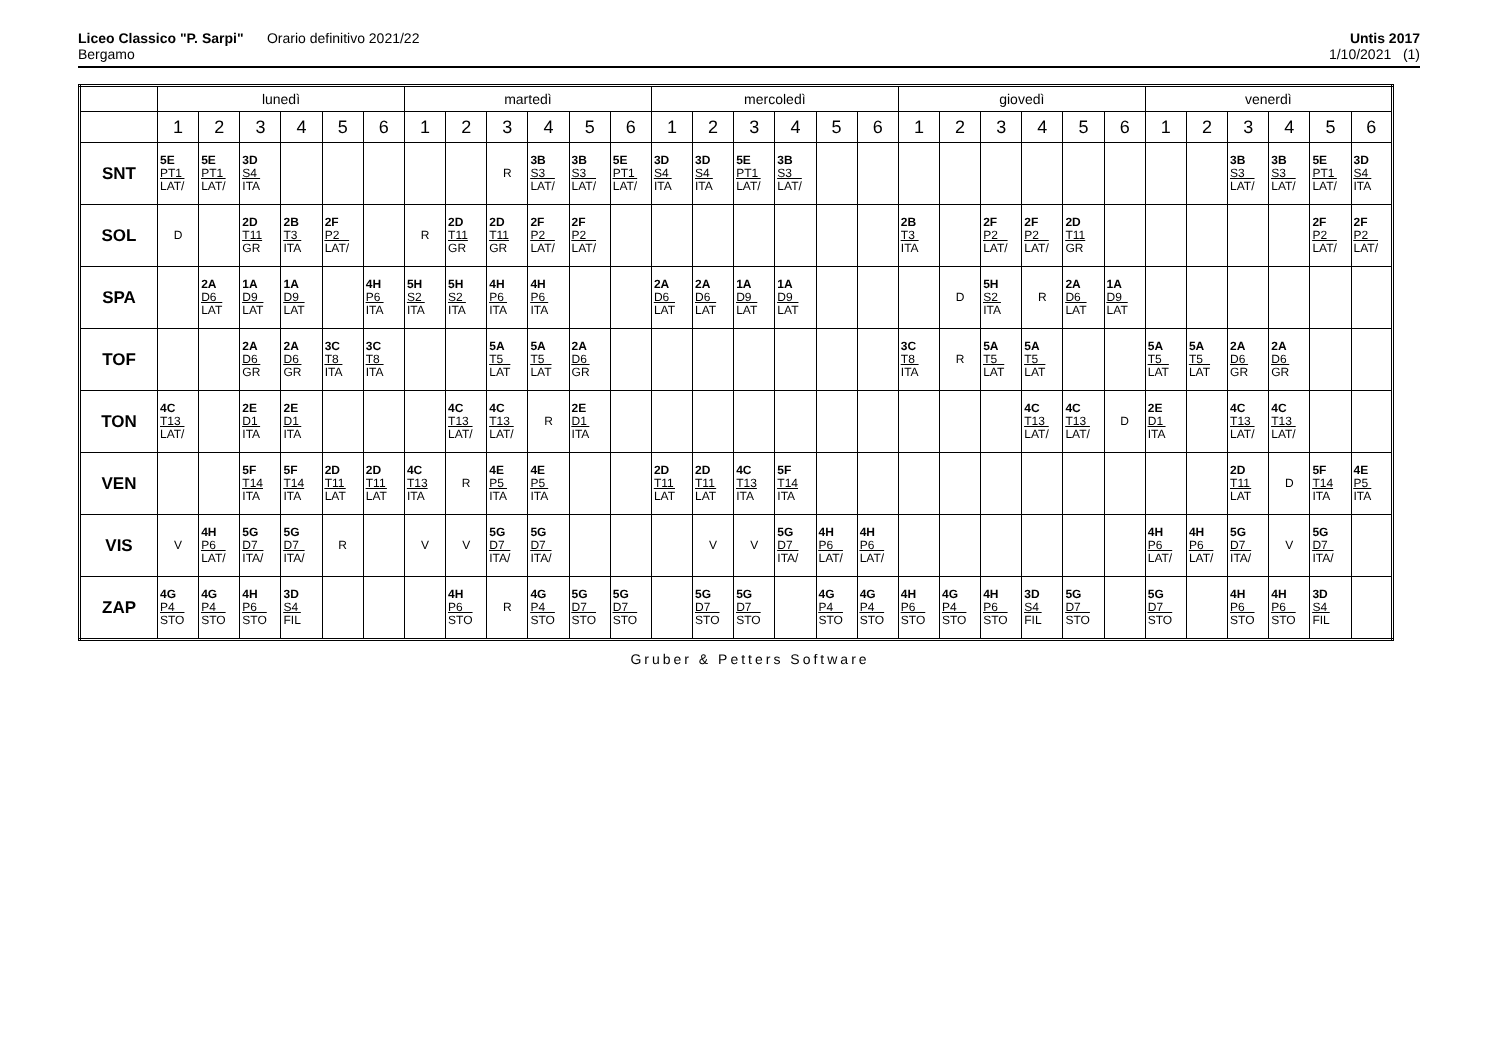Liceo Classico "P. Sarpi" Orario definitivo 2021/22
Bergamo
Untis 2017
1/10/2021 (1)
| | lunedì | | | | | | martedì | | | | | | mercoledì | | | | | | giovedì | | | | | | venerdì | | | | | |
| --- | --- | --- | --- | --- | --- | --- | --- | --- | --- | --- | --- | --- | --- | --- | --- | --- | --- | --- | --- | --- | --- | --- | --- | --- | --- | --- | --- | --- | --- | --- |
| | 1 | 2 | 3 | 4 | 5 | 6 | 1 | 2 | 3 | 4 | 5 | 6 | 1 | 2 | 3 | 4 | 5 | 6 | 1 | 2 | 3 | 4 | 5 | 6 | 1 | 2 | 3 | 4 | 5 | 6 |
| SNT | 5E PT1 LAT/ | 5E PT1 LAT/ | 3D S4 ITA | | | | | | R | 3B S3 LAT/ | 3B S3 LAT/ | 5E PT1 LAT/ | 3D S4 ITA | 3D S4 ITA | 5E PT1 LAT/ | 3B S3 LAT/ | | | | | | | | | | | 3B S3 LAT/ | 3B S3 LAT/ | 5E PT1 LAT/ | 3D S4 ITA |
| SOL | D | | 2D T11 GR | 2B T3 ITA | 2F P2 LAT/ | | R | 2D T11 GR | 2D T11 GR | 2F P2 LAT/ | 2F P2 LAT/ | | | | | | | | 2B T3 ITA | | 2F P2 LAT/ | 2F P2 LAT/ | 2D T11 GR | | | | | | 2F P2 LAT/ | 2F P2 LAT/ |
| SPA | | 2A D6 LAT | 1A D9 LAT | 1A D9 LAT | | 4H P6 ITA | 5H S2 ITA | 5H S2 ITA | 4H P6 ITA | 4H P6 ITA | | | 2A D6 LAT | 2A D6 LAT | 1A D9 LAT | 1A D9 LAT | | | | D | 5H S2 ITA | R | 2A D6 LAT | 1A D9 LAT | | | | | | |
| TOF | | | 2A D6 GR | 2A D6 GR | 3C T8 ITA | 3C T8 ITA | | | 5A T5 LAT | 5A T5 LAT | 2A D6 GR | | | | | | | | 3C T8 ITA | R | 5A T5 LAT | 5A T5 LAT | | | 5A T5 LAT | 5A T5 LAT | 2A D6 GR | 2A D6 GR | | |
| TON | 4C T13 LAT/ | | 2E D1 ITA | 2E D1 ITA | | | | 4C T13 LAT/ | 4C T13 LAT/ | R | 2E D1 ITA | | | | | | | | | | | 4C T13 LAT/ | 4C T13 LAT/ | D | 2E D1 ITA | | 4C T13 LAT/ | 4C T13 LAT/ | | |
| VEN | | | 5F T14 ITA | 5F T14 ITA | 2D T11 LAT | 2D T11 LAT | 4C T13 ITA | R | 4E P5 ITA | 4E P5 ITA | | | 2D T11 LAT | 2D T11 LAT | 4C T13 ITA | 5F T14 ITA | | | | | | | | | | | 2D T11 LAT | D | 5F T14 ITA | 4E P5 ITA |
| VIS | V | 4H P6 LAT/ | 5G D7 ITA/ | 5G D7 ITA/ | R | | V | V | 5G D7 ITA/ | 5G D7 ITA/ | | | | V | V | 5G D7 ITA/ | 4H P6 LAT/ | 4H P6 LAT/ | | | | | | | 4H P6 LAT/ | 4H P6 LAT/ | 5G D7 ITA/ | V | 5G D7 ITA/ | |
| ZAP | 4G P4 STO | 4G P4 STO | 4H P6 STO | 3D S4 FIL | | | | 4H P6 STO | R | 4G P4 STO | 5G D7 STO | 5G D7 STO | | 5G D7 STO | 5G D7 STO | | 4G P4 STO | 4G P4 STO | 4H P6 STO | 4G P4 STO | 4H P6 STO | 3D S4 FIL | 5G D7 STO | | 5G D7 STO | | 4H P6 STO | 4H P6 STO | 3D S4 FIL | |
Gruber & Petters Software